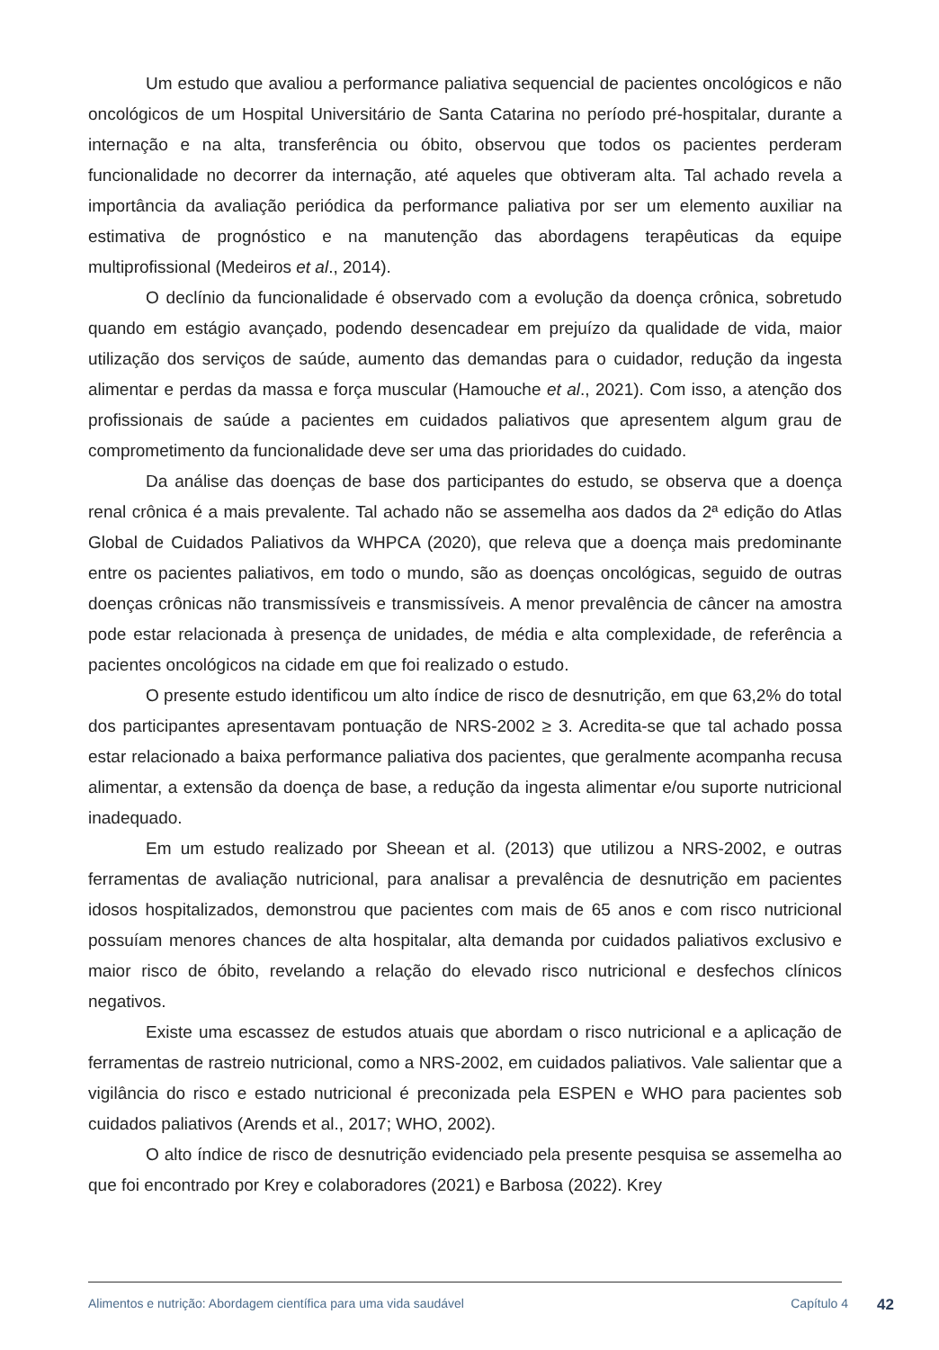Um estudo que avaliou a performance paliativa sequencial de pacientes oncológicos e não oncológicos de um Hospital Universitário de Santa Catarina no período pré-hospitalar, durante a internação e na alta, transferência ou óbito, observou que todos os pacientes perderam funcionalidade no decorrer da internação, até aqueles que obtiveram alta. Tal achado revela a importância da avaliação periódica da performance paliativa por ser um elemento auxiliar na estimativa de prognóstico e na manutenção das abordagens terapêuticas da equipe multiprofissional (Medeiros et al., 2014).
O declínio da funcionalidade é observado com a evolução da doença crônica, sobretudo quando em estágio avançado, podendo desencadear em prejuízo da qualidade de vida, maior utilização dos serviços de saúde, aumento das demandas para o cuidador, redução da ingesta alimentar e perdas da massa e força muscular (Hamouche et al., 2021). Com isso, a atenção dos profissionais de saúde a pacientes em cuidados paliativos que apresentem algum grau de comprometimento da funcionalidade deve ser uma das prioridades do cuidado.
Da análise das doenças de base dos participantes do estudo, se observa que a doença renal crônica é a mais prevalente. Tal achado não se assemelha aos dados da 2ª edição do Atlas Global de Cuidados Paliativos da WHPCA (2020), que releva que a doença mais predominante entre os pacientes paliativos, em todo o mundo, são as doenças oncológicas, seguido de outras doenças crônicas não transmissíveis e transmissíveis. A menor prevalência de câncer na amostra pode estar relacionada à presença de unidades, de média e alta complexidade, de referência a pacientes oncológicos na cidade em que foi realizado o estudo.
O presente estudo identificou um alto índice de risco de desnutrição, em que 63,2% do total dos participantes apresentavam pontuação de NRS-2002 ≥ 3. Acredita-se que tal achado possa estar relacionado a baixa performance paliativa dos pacientes, que geralmente acompanha recusa alimentar, a extensão da doença de base, a redução da ingesta alimentar e/ou suporte nutricional inadequado.
Em um estudo realizado por Sheean et al. (2013) que utilizou a NRS-2002, e outras ferramentas de avaliação nutricional, para analisar a prevalência de desnutrição em pacientes idosos hospitalizados, demonstrou que pacientes com mais de 65 anos e com risco nutricional possuíam menores chances de alta hospitalar, alta demanda por cuidados paliativos exclusivo e maior risco de óbito, revelando a relação do elevado risco nutricional e desfechos clínicos negativos.
Existe uma escassez de estudos atuais que abordam o risco nutricional e a aplicação de ferramentas de rastreio nutricional, como a NRS-2002, em cuidados paliativos. Vale salientar que a vigilância do risco e estado nutricional é preconizada pela ESPEN e WHO para pacientes sob cuidados paliativos (Arends et al., 2017; WHO, 2002).
O alto índice de risco de desnutrição evidenciado pela presente pesquisa se assemelha ao que foi encontrado por Krey e colaboradores (2021) e Barbosa (2022). Krey
Alimentos e nutrição: Abordagem científica para uma vida saudável Capítulo 4 42